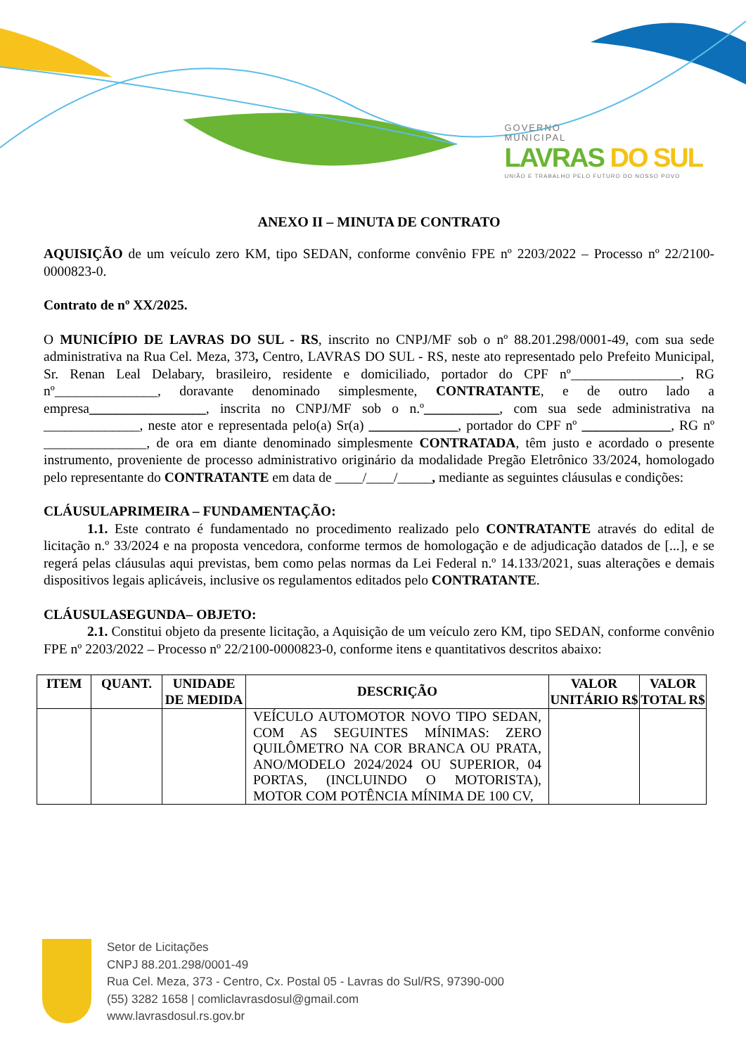GOVERNO
MUNICIPAL
LAVRAS DO SUL
UNIÃO E TRABALHO PELO FUTURO DO NOSSO POVO
ANEXO II – MINUTA DE CONTRATO
AQUISIÇÃO de um veículo zero KM, tipo SEDAN, conforme convênio FPE nº 2203/2022 – Processo nº 22/2100-0000823-0.
Contrato de nº XX/2025.
O MUNICÍPIO DE LAVRAS DO SUL - RS, inscrito no CNPJ/MF sob o nº 88.201.298/0001-49, com sua sede administrativa na Rua Cel. Meza, 373, Centro, LAVRAS DO SUL - RS, neste ato representado pelo Prefeito Municipal, Sr. Renan Leal Delabary, brasileiro, residente e domiciliado, portador do CPF nº________________, RG nº_______________, doravante denominado simplesmente, CONTRATANTE, e de outro lado a empresa_________________, inscrita no CNPJ/MF sob o n.º___________, com sua sede administrativa na ______________, neste ator e representada pelo(a) Sr(a) _____________, portador do CPF nº _____________, RG nº _______________, de ora em diante denominado simplesmente CONTRATADA, têm justo e acordado o presente instrumento, proveniente de processo administrativo originário da modalidade Pregão Eletrônico 33/2024, homologado pelo representante do CONTRATANTE em data de ____/____/_____, mediante as seguintes cláusulas e condições:
CLÁUSULAPRIMEIRA – FUNDAMENTAÇÃO:
1.1. Este contrato é fundamentado no procedimento realizado pelo CONTRATANTE através do edital de licitação n.º 33/2024 e na proposta vencedora, conforme termos de homologação e de adjudicação datados de [...], e se regerá pelas cláusulas aqui previstas, bem como pelas normas da Lei Federal n.º 14.133/2021, suas alterações e demais dispositivos legais aplicáveis, inclusive os regulamentos editados pelo CONTRATANTE.
CLÁUSULASEGUNDA– OBJETO:
2.1. Constitui objeto da presente licitação, a Aquisição de um veículo zero KM, tipo SEDAN, conforme convênio FPE nº 2203/2022 – Processo nº 22/2100-0000823-0, conforme itens e quantitativos descritos abaixo:
| ITEM | QUANT. | UNIDADE DE MEDIDA | DESCRIÇÃO | VALOR UNITÁRIO R$ | VALOR TOTAL R$ |
| --- | --- | --- | --- | --- | --- |
| | | | VEÍCULO AUTOMOTOR NOVO TIPO SEDAN, COM AS SEGUINTES MÍNIMAS: ZERO QUILÔMETRO NA COR BRANCA OU PRATA, ANO/MODELO 2024/2024 OU SUPERIOR, 04 PORTAS, (INCLUINDO O MOTORISTA), MOTOR COM POTÊNCIA MÍNIMA DE 100 CV, | | |
Setor de Licitações
CNPJ 88.201.298/0001-49
Rua Cel. Meza, 373 - Centro, Cx. Postal 05 - Lavras do Sul/RS, 97390-000
(55) 3282 1658 | comliclavrasdosul@gmail.com
www.lavrasdosul.rs.gov.br